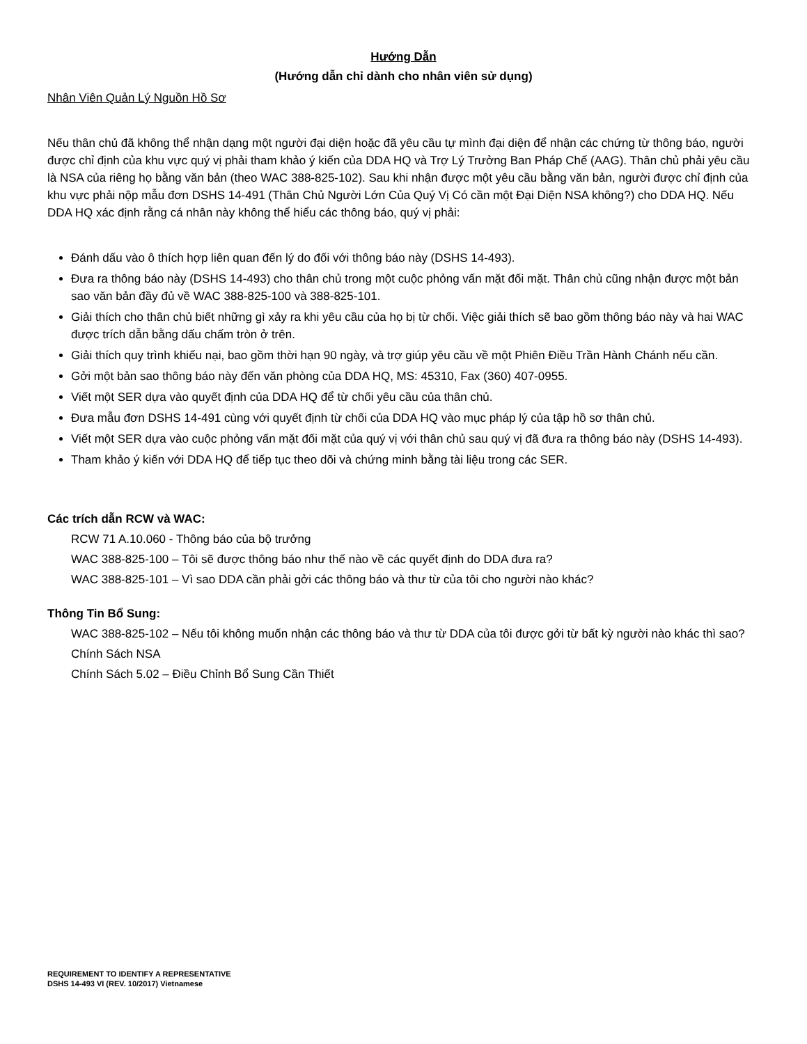Hướng Dẫn
(Hướng dẫn chỉ dành cho nhân viên sử dụng)
Nhân Viên Quản Lý Nguồn Hồ Sơ
Nếu thân chủ đã không thể nhận dạng một người đại diện hoặc đã yêu cầu tự mình đại diện để nhận các chứng từ thông báo, người được chỉ định của khu vực quý vị phải tham khảo ý kiến của DDA HQ và Trợ Lý Trưởng Ban Pháp Chế (AAG). Thân chủ phải yêu cầu là NSA của riêng họ bằng văn bản (theo WAC 388-825-102). Sau khi nhận được một yêu cầu bằng văn bản, người được chỉ định của khu vực phải nộp mẫu đơn DSHS 14-491 (Thân Chủ Người Lớn Của Quý Vị Có cần một Đại Diện NSA không?) cho DDA HQ. Nếu DDA HQ xác định rằng cá nhân này không thể hiểu các thông báo, quý vị phải:
Đánh dấu vào ô thích hợp liên quan đến lý do đối với thông báo này (DSHS 14-493).
Đưa ra thông báo này (DSHS 14-493) cho thân chủ trong một cuộc phỏng vấn mặt đối mặt. Thân chủ cũng nhận được một bản sao văn bản đầy đủ về WAC 388-825-100 và 388-825-101.
Giải thích cho thân chủ biết những gì xảy ra khi yêu cầu của họ bị từ chối. Việc giải thích sẽ bao gồm thông báo này và hai WAC được trích dẫn bằng dấu chấm tròn ở trên.
Giải thích quy trình khiếu nại, bao gồm thời hạn 90 ngày, và trợ giúp yêu cầu về một Phiên Điều Trần Hành Chánh nếu cần.
Gởi một bản sao thông báo này đến văn phòng của DDA HQ, MS: 45310, Fax (360) 407-0955.
Viết một SER dựa vào quyết định của DDA HQ để từ chối yêu cầu của thân chủ.
Đưa mẫu đơn DSHS 14-491 cùng với quyết định từ chối của DDA HQ vào mục pháp lý của tập hồ sơ thân chủ.
Viết một SER dựa vào cuộc phỏng vấn mặt đối mặt của quý vị với thân chủ sau quý vị đã đưa ra thông báo này (DSHS 14-493).
Tham khảo ý kiến với DDA HQ để tiếp tục theo dõi và chứng minh bằng tài liệu trong các SER.
Các trích dẫn RCW và WAC:
RCW 71 A.10.060 - Thông báo của bộ trưởng
WAC 388-825-100 – Tôi sẽ được thông báo như thế nào về các quyết định do DDA đưa ra?
WAC 388-825-101 – Vì sao DDA cần phải gởi các thông báo và thư từ của tôi cho người nào khác?
Thông Tin Bổ Sung:
WAC 388-825-102 – Nếu tôi không muốn nhận các thông báo và thư từ DDA của tôi được gởi từ bất kỳ người nào khác thì sao?
Chính Sách NSA
Chính Sách 5.02 – Điều Chỉnh Bổ Sung Cần Thiết
REQUIREMENT TO IDENTIFY A REPRESENTATIVE
DSHS 14-493 VI (REV. 10/2017) Vietnamese